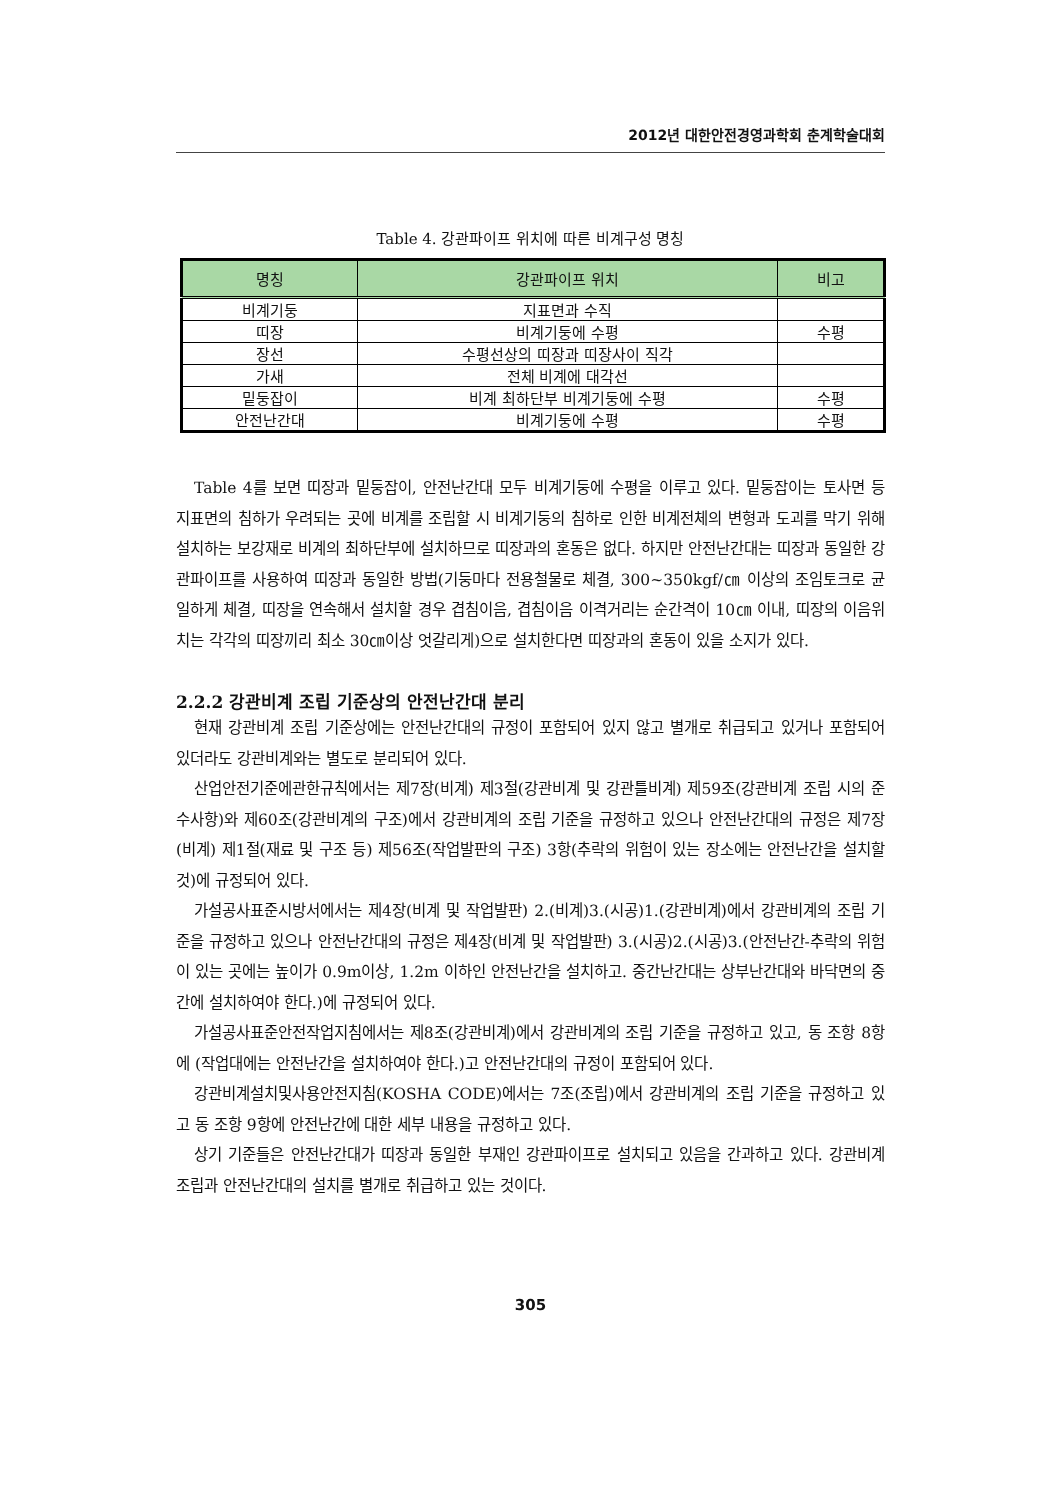2012년 대한안전경영과학회 춘계학술대회
Table 4. 강관파이프 위치에 따른 비계구성 명칭
| 명칭 | 강관파이프 위치 | 비고 |
| --- | --- | --- |
| 비계기둥 | 지표면과 수직 | |
| 띠장 | 비계기둥에 수평 | 수평 |
| 장선 | 수평선상의 띠장과 띠장사이 직각 | |
| 가새 | 전체 비계에 대각선 | |
| 밑둥잡이 | 비계 최하단부 비계기둥에 수평 | 수평 |
| 안전난간대 | 비계기둥에 수평 | 수평 |
Table 4를 보면 띠장과 밑둥잡이, 안전난간대 모두 비계기둥에 수평을 이루고 있다. 밑둥잡이는 토사면 등 지표면의 침하가 우려되는 곳에 비계를 조립할 시 비계기둥의 침하로 인한 비계전체의 변형과 도괴를 막기 위해 설치하는 보강재로 비계의 최하단부에 설치하므로 띠장과의 혼동은 없다. 하지만 안전난간대는 띠장과 동일한 강관파이프를 사용하여 띠장과 동일한 방법(기둥마다 전용철물로 체결, 300~350kgf/㎝ 이상의 조임토크로 균일하게 체결, 띠장을 연속해서 설치할 경우 겹침이음, 겹침이음 이격거리는 순간격이 10㎝ 이내, 띠장의 이음위치는 각각의 띠장끼리 최소 30㎝이상 엇갈리게)으로 설치한다면 띠장과의 혼동이 있을 소지가 있다.
2.2.2 강관비계 조립 기준상의 안전난간대 분리
현재 강관비계 조립 기준상에는 안전난간대의 규정이 포함되어 있지 않고 별개로 취급되고 있거나 포함되어 있더라도 강관비계와는 별도로 분리되어 있다.
산업안전기준에관한규칙에서는 제7장(비계) 제3절(강관비계 및 강관틀비계) 제59조(강관비계 조립 시의 준수사항)와 제60조(강관비계의 구조)에서 강관비계의 조립 기준을 규정하고 있으나 안전난간대의 규정은 제7장(비계) 제1절(재료 및 구조 등) 제56조(작업발판의 구조) 3항(추락의 위험이 있는 장소에는 안전난간을 설치할 것)에 규정되어 있다.
가설공사표준시방서에서는 제4장(비계 및 작업발판) 2.(비계)3.(시공)1.(강관비계)에서 강관비계의 조립 기준을 규정하고 있으나 안전난간대의 규정은 제4장(비계 및 작업발판) 3.(시공)2.(시공)3.(안전난간-추락의 위험이 있는 곳에는 높이가 0.9m이상, 1.2m 이하인 안전난간을 설치하고. 중간난간대는 상부난간대와 바닥면의 중간에 설치하여야 한다.)에 규정되어 있다.
가설공사표준안전작업지침에서는 제8조(강관비계)에서 강관비계의 조립 기준을 규정하고 있고, 동 조항 8항에 (작업대에는 안전난간을 설치하여야 한다.)고 안전난간대의 규정이 포함되어 있다.
강관비계설치및사용안전지침(KOSHA CODE)에서는 7조(조립)에서 강관비계의 조립 기준을 규정하고 있고 동 조항 9항에 안전난간에 대한 세부 내용을 규정하고 있다.
상기 기준들은 안전난간대가 띠장과 동일한 부재인 강관파이프로 설치되고 있음을 간과하고 있다. 강관비계 조립과 안전난간대의 설치를 별개로 취급하고 있는 것이다.
305